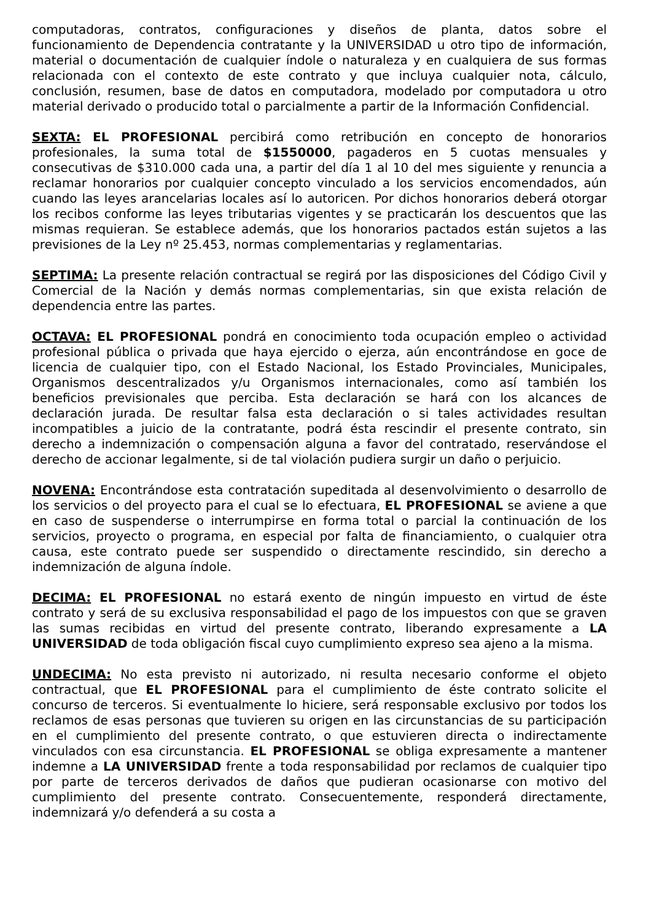computadoras, contratos, configuraciones y diseños de planta, datos sobre el funcionamiento de Dependencia contratante y la UNIVERSIDAD u otro tipo de información, material o documentación de cualquier índole o naturaleza y en cualquiera de sus formas relacionada con el contexto de este contrato y que incluya cualquier nota, cálculo, conclusión, resumen, base de datos en computadora, modelado por computadora u otro material derivado o producido total o parcialmente a partir de la Información Confidencial.
SEXTA: EL PROFESIONAL percibirá como retribución en concepto de honorarios profesionales, la suma total de $1550000, pagaderos en 5 cuotas mensuales y consecutivas de $310.000 cada una, a partir del día 1 al 10 del mes siguiente y renuncia a reclamar honorarios por cualquier concepto vinculado a los servicios encomendados, aún cuando las leyes arancelarias locales así lo autoricen. Por dichos honorarios deberá otorgar los recibos conforme las leyes tributarias vigentes y se practicarán los descuentos que las mismas requieran. Se establece además, que los honorarios pactados están sujetos a las previsiones de la Ley nº 25.453, normas complementarias y reglamentarias.
SEPTIMA: La presente relación contractual se regirá por las disposiciones del Código Civil y Comercial de la Nación y demás normas complementarias, sin que exista relación de dependencia entre las partes.
OCTAVA: EL PROFESIONAL pondrá en conocimiento toda ocupación empleo o actividad profesional pública o privada que haya ejercido o ejerza, aún encontrándose en goce de licencia de cualquier tipo, con el Estado Nacional, los Estado Provinciales, Municipales, Organismos descentralizados y/u Organismos internacionales, como así también los beneficios previsionales que perciba. Esta declaración se hará con los alcances de declaración jurada. De resultar falsa esta declaración o si tales actividades resultan incompatibles a juicio de la contratante, podrá ésta rescindir el presente contrato, sin derecho a indemnización o compensación alguna a favor del contratado, reservándose el derecho de accionar legalmente, si de tal violación pudiera surgir un daño o perjuicio.
NOVENA: Encontrándose esta contratación supeditada al desenvolvimiento o desarrollo de los servicios o del proyecto para el cual se lo efectuara, EL PROFESIONAL se aviene a que en caso de suspenderse o interrumpirse en forma total o parcial la continuación de los servicios, proyecto o programa, en especial por falta de financiamiento, o cualquier otra causa, este contrato puede ser suspendido o directamente rescindido, sin derecho a indemnización de alguna índole.
DECIMA: EL PROFESIONAL no estará exento de ningún impuesto en virtud de éste contrato y será de su exclusiva responsabilidad el pago de los impuestos con que se graven las sumas recibidas en virtud del presente contrato, liberando expresamente a LA UNIVERSIDAD de toda obligación fiscal cuyo cumplimiento expreso sea ajeno a la misma.
UNDECIMA: No esta previsto ni autorizado, ni resulta necesario conforme el objeto contractual, que EL PROFESIONAL para el cumplimiento de éste contrato solicite el concurso de terceros. Si eventualmente lo hiciere, será responsable exclusivo por todos los reclamos de esas personas que tuvieren su origen en las circunstancias de su participación en el cumplimiento del presente contrato, o que estuvieren directa o indirectamente vinculados con esa circunstancia. EL PROFESIONAL se obliga expresamente a mantener indemne a LA UNIVERSIDAD frente a toda responsabilidad por reclamos de cualquier tipo por parte de terceros derivados de daños que pudieran ocasionarse con motivo del cumplimiento del presente contrato. Consecuentemente, responderá directamente, indemnizará y/o defenderá a su costa a